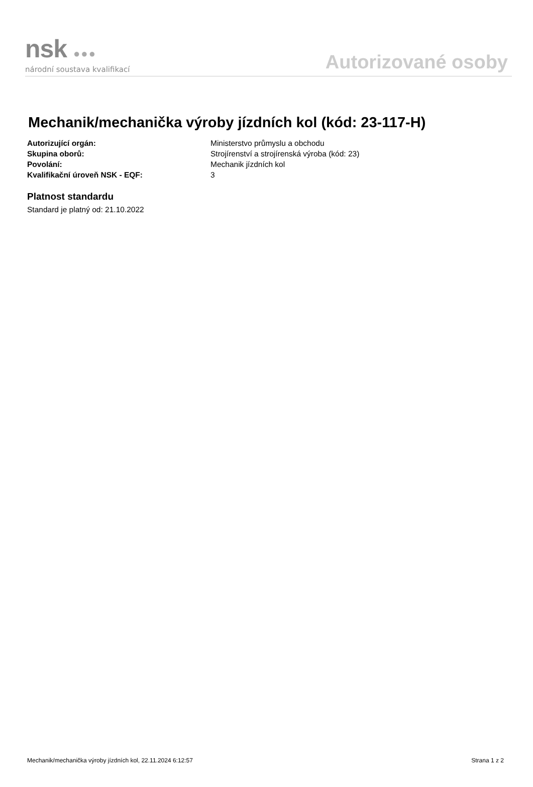nsk ●●●
národní soustava kvalifikací
Autorizované osoby
Mechanik/mechanička výroby jízdních kol (kód: 23-117-H)
Autorizující orgán: Ministerstvo průmyslu a obchodu
Skupina oborů: Strojírenství a strojírenská výroba (kód: 23)
Povolání: Mechanik jízdních kol
Kvalifikační úroveň NSK - EQF: 3
Platnost standardu
Standard je platný od: 21.10.2022
Mechanik/mechanička výroby jízdních kol, 22.11.2024 6:12:57 Strana 1 z 2